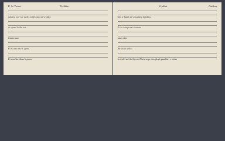F. 2r Tenor Vrolike
Adeste per ver ardo in tal amoret vrolike
et quasi bella tua
Cantiones
Et tu sac sacri ignis
Et usu laz deuz lignum
Vrolike Cantus
Om ir hand in voluptate Jubilate
Et tu tempora transeat
Laus tibi
Dante in dulce
In dulci ad de Syone Christusproles phylopandist, o mitis